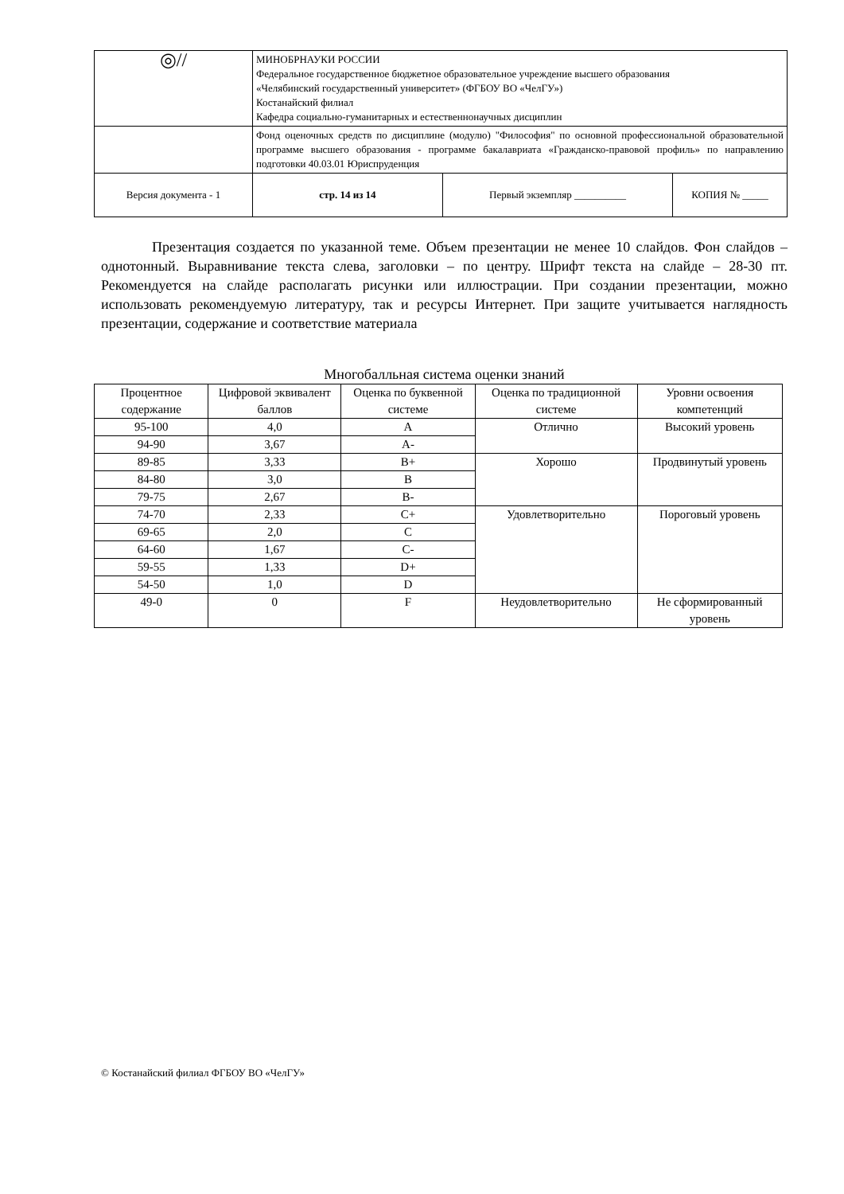| ◎// | МИНОБРНАУКИ РОССИИ Федеральное государственное бюджетное образовательное учреждение высшего образования «Челябинский государственный университет» (ФГБОУ ВО «ЧелГУ») Костанайский филиал Кафедра социально-гуманитарных и естественнонаучных дисциплин | | |
| | Фонд оценочных средств по дисциплине (модулю) "Философия" по основной профессиональной образовательной программе высшего образования - программе бакалавриата «Гражданско-правовой профиль» по направлению подготовки 40.03.01 Юриспруденция | | |
| Версия документа - 1 | стр. 14 из 14 | Первый экземпляр __________ | КОПИЯ № _____ |
Презентация создается по указанной теме. Объем презентации не менее 10 слайдов. Фон слайдов – однотонный. Выравнивание текста слева, заголовки – по центру. Шрифт текста на слайде – 28-30 пт. Рекомендуется на слайде располагать рисунки или иллюстрации. При создании презентации, можно использовать рекомендуемую литературу, так и ресурсы Интернет. При защите учитывается наглядность презентации, содержание и соответствие материала
Многобалльная система оценки знаний
| Процентное содержание | Цифровой эквивалент баллов | Оценка по буквенной системе | Оценка по традиционной системе | Уровни освоения компетенций |
| --- | --- | --- | --- | --- |
| 95-100 | 4,0 | A | Отлично | Высокий уровень |
| 94-90 | 3,67 | A- | | |
| 89-85 | 3,33 | B+ | Хорошо | Продвинутый уровень |
| 84-80 | 3,0 | B | | |
| 79-75 | 2,67 | B- | | |
| 74-70 | 2,33 | C+ | Удовлетворительно | Пороговый уровень |
| 69-65 | 2,0 | C | | |
| 64-60 | 1,67 | C- | | |
| 59-55 | 1,33 | D+ | | |
| 54-50 | 1,0 | D | | |
| 49-0 | 0 | F | Неудовлетворительно | Не сформированный уровень |
© Костанайский филиал ФГБОУ ВО «ЧелГУ»